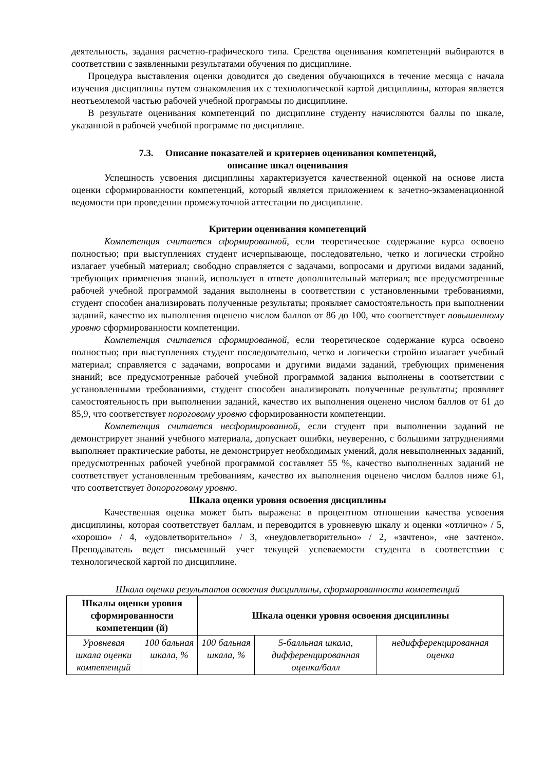деятельность, задания расчетно-графического типа. Средства оценивания компетенций выбираются в соответствии с заявленными результатами обучения по дисциплине.
Процедура выставления оценки доводится до сведения обучающихся в течение месяца с начала изучения дисциплины путем ознакомления их с технологической картой дисциплины, которая является неотъемлемой частью рабочей учебной программы по дисциплине.
В результате оценивания компетенций по дисциплине студенту начисляются баллы по шкале, указанной в рабочей учебной программе по дисциплине.
7.3. Описание показателей и критериев оценивания компетенций,
описание шкал оценивания
Успешность усвоения дисциплины характеризуется качественной оценкой на основе листа оценки сформированности компетенций, который является приложением к зачетно-экзаменационной ведомости при проведении промежуточной аттестации по дисциплине.
Критерии оценивания компетенций
Компетенция считается сформированной, если теоретическое содержание курса освоено полностью; при выступлениях студент исчерпывающе, последовательно, четко и логически стройно излагает учебный материал; свободно справляется с задачами, вопросами и другими видами заданий, требующих применения знаний, использует в ответе дополнительный материал; все предусмотренные рабочей учебной программой задания выполнены в соответствии с установленными требованиями, студент способен анализировать полученные результаты; проявляет самостоятельность при выполнении заданий, качество их выполнения оценено числом баллов от 86 до 100, что соответствует повышенному уровню сформированности компетенции.
Компетенция считается сформированной, если теоретическое содержание курса освоено полностью; при выступлениях студент последовательно, четко и логически стройно излагает учебный материал; справляется с задачами, вопросами и другими видами заданий, требующих применения знаний; все предусмотренные рабочей учебной программой задания выполнены в соответствии с установленными требованиями, студент способен анализировать полученные результаты; проявляет самостоятельность при выполнении заданий, качество их выполнения оценено числом баллов от 61 до 85,9, что соответствует пороговому уровню сформированности компетенции.
Компетенция считается несформированной, если студент при выполнении заданий не демонстрирует знаний учебного материала, допускает ошибки, неуверенно, с большими затруднениями выполняет практические работы, не демонстрирует необходимых умений, доля невыполненных заданий, предусмотренных рабочей учебной программой составляет 55 %, качество выполненных заданий не соответствует установленным требованиям, качество их выполнения оценено числом баллов ниже 61, что соответствует допороговому уровню.
Шкала оценки уровня освоения дисциплины
Качественная оценка может быть выражена: в процентном отношении качества усвоения дисциплины, которая соответствует баллам, и переводится в уровневую шкалу и оценки «отлично» / 5, «хорошо» / 4, «удовлетворительно» / 3, «неудовлетворительно» / 2, «зачтено», «не зачтено». Преподаватель ведет письменный учет текущей успеваемости студента в соответствии с технологической картой по дисциплине.
Шкала оценки результатов освоения дисциплины, сформированности компетенций
| Шкалы оценки уровня сформированности компетенции (й) | | Шкала оценки уровня освоения дисциплины | | |
| --- | --- | --- | --- | --- |
| Уровневая шкала оценки компетенций | 100 бальная шкала, % | 100 бальная шкала, % | 5-балльная шкала, дифференцированная оценка/балл | недифференцированная оценка |